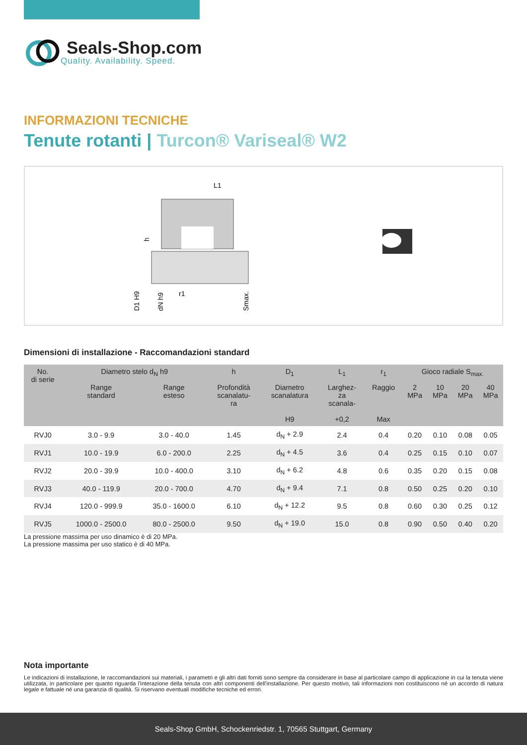Seals-Shop.com
Quality. Availability. Speed.
INFORMAZIONI TECNICHE
Tenute rotanti | Turcon® Variseal® W2
L1
D1 H9
dN h9
h
r1
Smax.
Dimensioni di installazione - Raccomandazioni standard
| No. di serie | Diametro stelo d<sub>N</sub> h9 | | h | D<sub>1</sub> | L<sub>1</sub> | r<sub>1</sub> | Gioco radiale S<sub>max.</sub> | | | |
| --- | --- | --- | --- | --- | --- | --- | --- | --- | --- | --- |
| | Range standard | Range esteso | Profondità scanalatu- ra | Diametro scanalatura H9 | Larghez- za scanala- +0,2 | Raggio Max | 2 MPa | 10 MPa | 20 MPa | 40 MPa |
| RVJ0 | 3.0 - 9.9 | 3.0 - 40.0 | 1.45 | d<sub>N</sub> + 2.9 | 2.4 | 0.4 | 0.20 | 0.10 | 0.08 | 0.05 |
| RVJ1 | 10.0 - 19.9 | 6.0 - 200.0 | 2.25 | d<sub>N</sub> + 4.5 | 3.6 | 0.4 | 0.25 | 0.15 | 0.10 | 0.07 |
| RVJ2 | 20.0 - 39.9 | 10.0 - 400.0 | 3.10 | d<sub>N</sub> + 6.2 | 4.8 | 0.6 | 0.35 | 0.20 | 0.15 | 0.08 |
| RVJ3 | 40.0 - 119.9 | 20.0 - 700.0 | 4.70 | d<sub>N</sub> + 9.4 | 7.1 | 0.8 | 0.50 | 0.25 | 0.20 | 0.10 |
| RVJ4 | 120.0 - 999.9 | 35.0 - 1600.0 | 6.10 | d<sub>N</sub> + 12.2 | 9.5 | 0.8 | 0.60 | 0.30 | 0.25 | 0.12 |
| RVJ5 | 1000.0 - 2500.0 | 80.0 - 2500.0 | 9.50 | d<sub>N</sub> + 19.0 | 15.0 | 0.8 | 0.90 | 0.50 | 0.40 | 0.20 |
La pressione massima per uso dinamico è di 20 MPa.
La pressione massima per uso statico è di 40 MPa.
Nota importante
Le indicazioni di installazione, le raccomandazioni sui materiali, i parametri e gli altri dati forniti sono sempre da considerare in base al particolare campo di applicazione in cui la tenuta viene utilizzata, in particolare per quanto riguarda l'interazione della tenuta con altri componenti dell'installazione. Per questo motivo, tali informazioni non costituiscono né un accordo di natura legale e fattuale né una garanzia di qualità. Si riservano eventuali modifiche tecniche ed errori.
Seals-Shop GmbH, Schockenriedstr. 1, 70565 Stuttgart, Germany